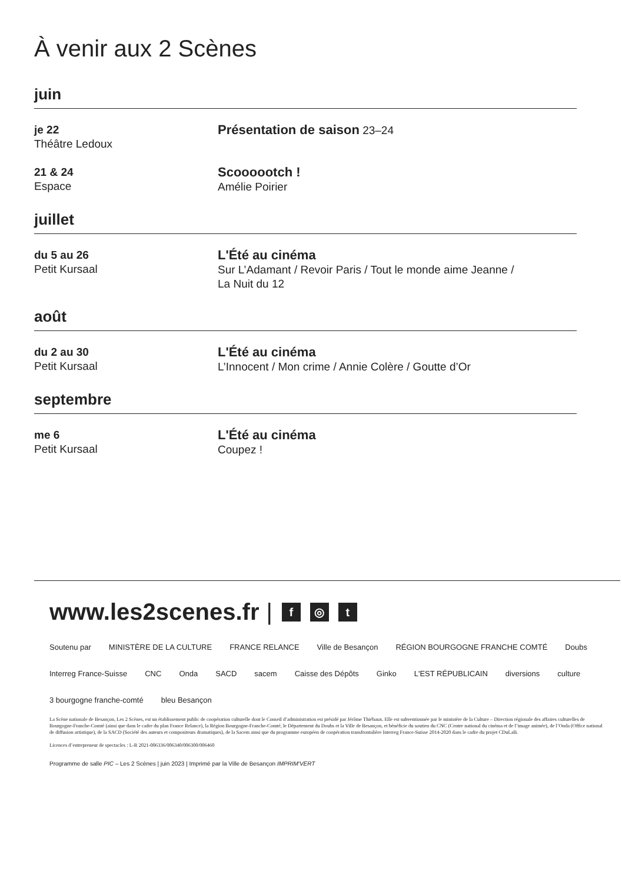À venir aux 2 Scènes
juin
je 22
Théâtre Ledoux
Présentation de saison 23–24
21 & 24
Espace
Scoooootch !
Amélie Poirier
juillet
du 5 au 26
Petit Kursaal
L'Été au cinéma
Sur L’Adamant / Revoir Paris / Tout le monde aime Jeanne /
La Nuit du 12
août
du 2 au 30
Petit Kursaal
L'Été au cinéma
L’Innocent / Mon crime / Annie Colère / Goutte d’Or
septembre
me 6
Petit Kursaal
L'Été au cinéma
Coupez !
www.les2scenes.fr | f ◎ t
Soutenu par MINISTÈRE DE LA CULTURE FRANCE RELANCE Ville de Besançon RÉGION BOURGOGNE FRANCHE COMTÉ Doubs Interreg France-Suisse CNC Onda SACD sacem Caisse des Dépôts Ginko L'EST RÉPUBLICAIN diversions culture 3 bourgogne franche-comté bleu Besançon
La Scène nationale de Besançon, Les 2 Scènes, est un établissement public de coopération culturelle dont le Conseil d’administration est présidé par Jérôme Thiébaux. Elle est subventionnée par le ministère de la Culture – Direction régionale des affaires culturelles de Bourgogne-Franche-Comté (ainsi que dans le cadre du plan France Relance), la Région Bourgogne-Franche-Comté, le Département du Doubs et la Ville de Besançon, et bénéficie du soutien du CNC (Centre national du cinéma et de l’image animée), de l’Onda (Office national de diffusion artistique), de la SACD (Société des auteurs et compositeurs dramatiques), de la Sacem ainsi que du programme européen de coopération transfrontalière Interreg France-Suisse 2014-2020 dans le cadre du projet CDuLaB.
Licences d’entrepreneur de spectacles : L-R 2021-006336/006340/006300/006460
Programme de salle PIC – Les 2 Scènes | juin 2023 | Imprimé par la Ville de Besançon IMPRIM'VERT